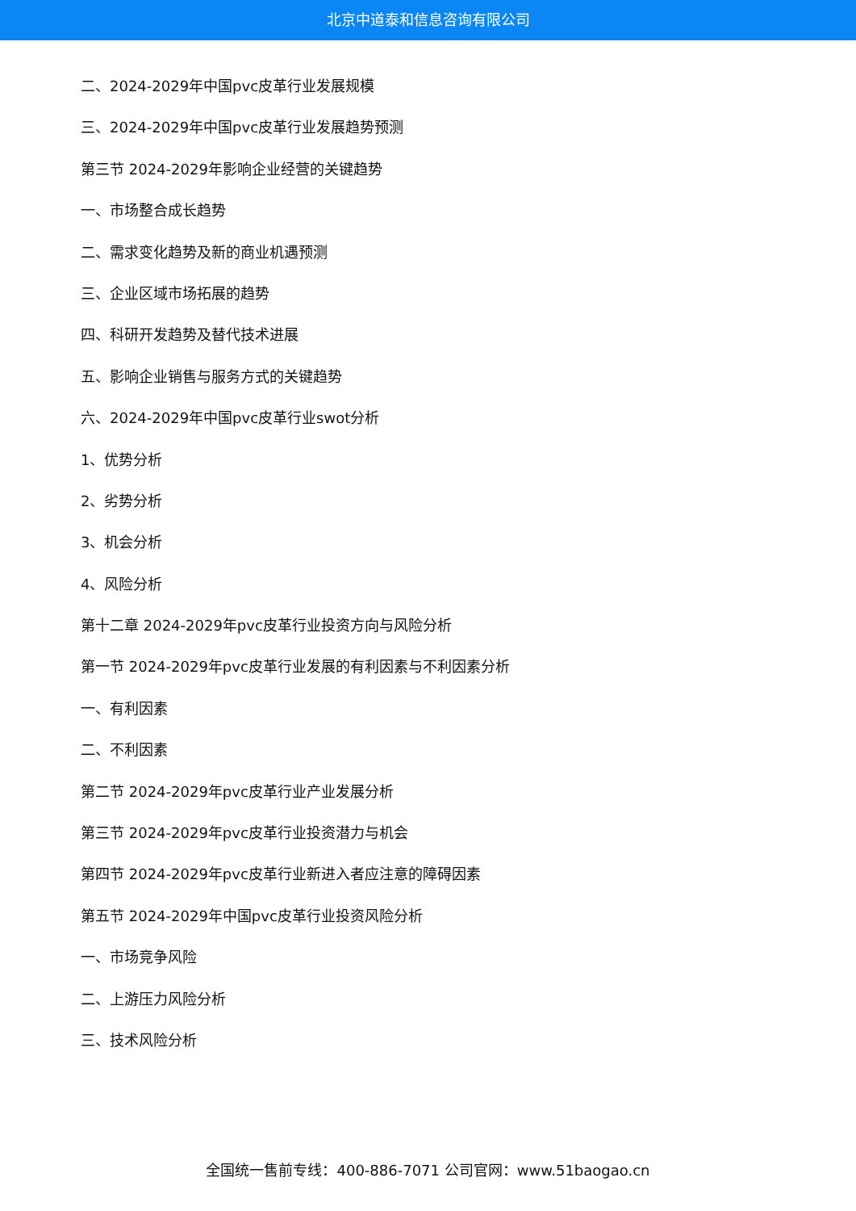北京中道泰和信息咨询有限公司
二、2024-2029年中国pvc皮革行业发展规模
三、2024-2029年中国pvc皮革行业发展趋势预测
第三节 2024-2029年影响企业经营的关键趋势
一、市场整合成长趋势
二、需求变化趋势及新的商业机遇预测
三、企业区域市场拓展的趋势
四、科研开发趋势及替代技术进展
五、影响企业销售与服务方式的关键趋势
六、2024-2029年中国pvc皮革行业swot分析
1、优势分析
2、劣势分析
3、机会分析
4、风险分析
第十二章 2024-2029年pvc皮革行业投资方向与风险分析
第一节 2024-2029年pvc皮革行业发展的有利因素与不利因素分析
一、有利因素
二、不利因素
第二节 2024-2029年pvc皮革行业产业发展分析
第三节 2024-2029年pvc皮革行业投资潜力与机会
第四节 2024-2029年pvc皮革行业新进入者应注意的障碍因素
第五节 2024-2029年中国pvc皮革行业投资风险分析
一、市场竞争风险
二、上游压力风险分析
三、技术风险分析
全国统一售前专线：400-886-7071 公司官网：www.51baogao.cn